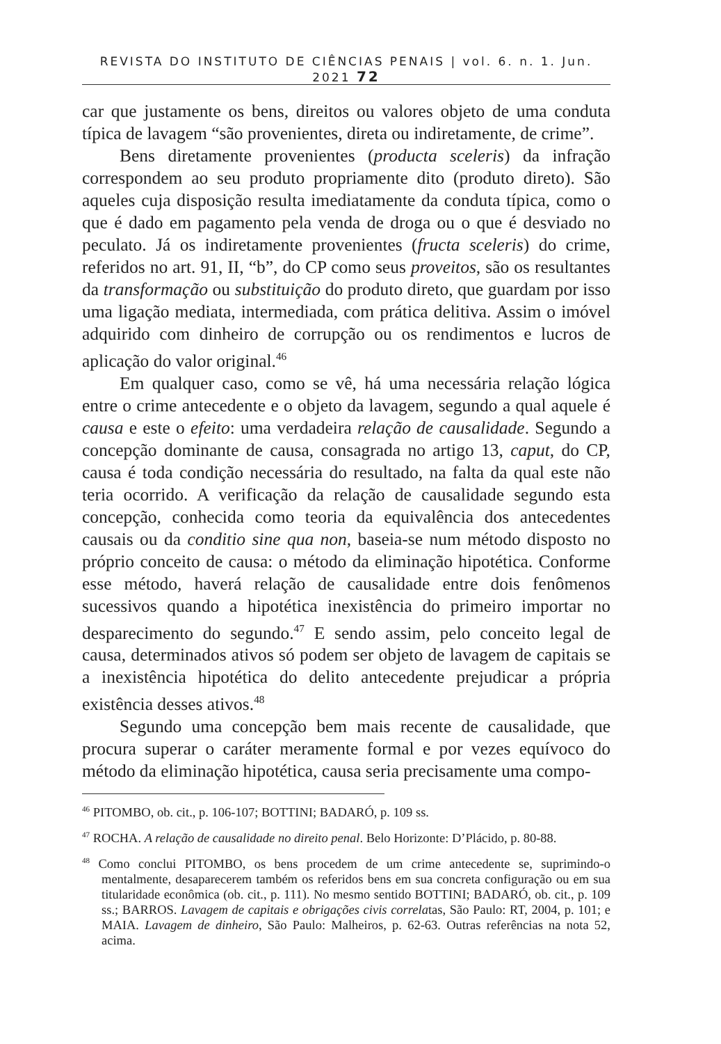REVISTA DO INSTITUTO DE CIÊNCIAS PENAIS | vol. 6. n. 1. Jun. 2021 72
car que justamente os bens, direitos ou valores objeto de uma conduta típica de lavagem “são provenientes, direta ou indiretamente, de crime”.
Bens diretamente provenientes (producta sceleris) da infração correspondem ao seu produto propriamente dito (produto direto). São aqueles cuja disposição resulta imediatamente da conduta típica, como o que é dado em pagamento pela venda de droga ou o que é desviado no peculato. Já os indiretamente provenientes (fructa sceleris) do crime, referidos no art. 91, II, “b”, do CP como seus proveitos, são os resultantes da transformação ou substituição do produto direto, que guardam por isso uma ligação mediata, intermediada, com prática delitiva. Assim o imóvel adquirido com dinheiro de corrupção ou os rendimentos e lucros de aplicação do valor original.<sup>46</sup>
Em qualquer caso, como se vê, há uma necessária relação lógica entre o crime antecedente e o objeto da lavagem, segundo a qual aquele é causa e este o efeito: uma verdadeira relação de causalidade. Segundo a concepção dominante de causa, consagrada no artigo 13, caput, do CP, causa é toda condição necessária do resultado, na falta da qual este não teria ocorrido. A verificação da relação de causalidade segundo esta concepção, conhecida como teoria da equivalência dos antecedentes causais ou da conditio sine qua non, baseia-se num método disposto no próprio conceito de causa: o método da eliminação hipotética. Conforme esse método, haverá relação de causalidade entre dois fenômenos sucessivos quando a hipotética inexistência do primeiro importar no desparecimento do segundo.<sup>47</sup> E sendo assim, pelo conceito legal de causa, determinados ativos só podem ser objeto de lavagem de capitais se a inexistência hipotética do delito antecedente prejudicar a própria existência desses ativos.<sup>48</sup>
Segundo uma concepção bem mais recente de causalidade, que procura superar o caráter meramente formal e por vezes equívoco do método da eliminação hipotética, causa seria precisamente uma compo-
<sup>46</sup> PITOMBO, ob. cit., p. 106-107; BOTTINI; BADARÓ, p. 109 ss.
<sup>47</sup> ROCHA. A relação de causalidade no direito penal. Belo Horizonte: D’Plácido, p. 80-88.
<sup>48</sup> Como conclui PITOMBO, os bens procedem de um crime antecedente se, suprimindo-o mentalmente, desaparecerem também os referidos bens em sua concreta configuração ou em sua titularidade econômica (ob. cit., p. 111). No mesmo sentido BOTTINI; BADARÓ, ob. cit., p. 109 ss.; BARROS. Lavagem de capitais e obrigações civis correlatas, São Paulo: RT, 2004, p. 101; e MAIA. Lavagem de dinheiro, São Paulo: Malheiros, p. 62-63. Outras referências na nota 52, acima.